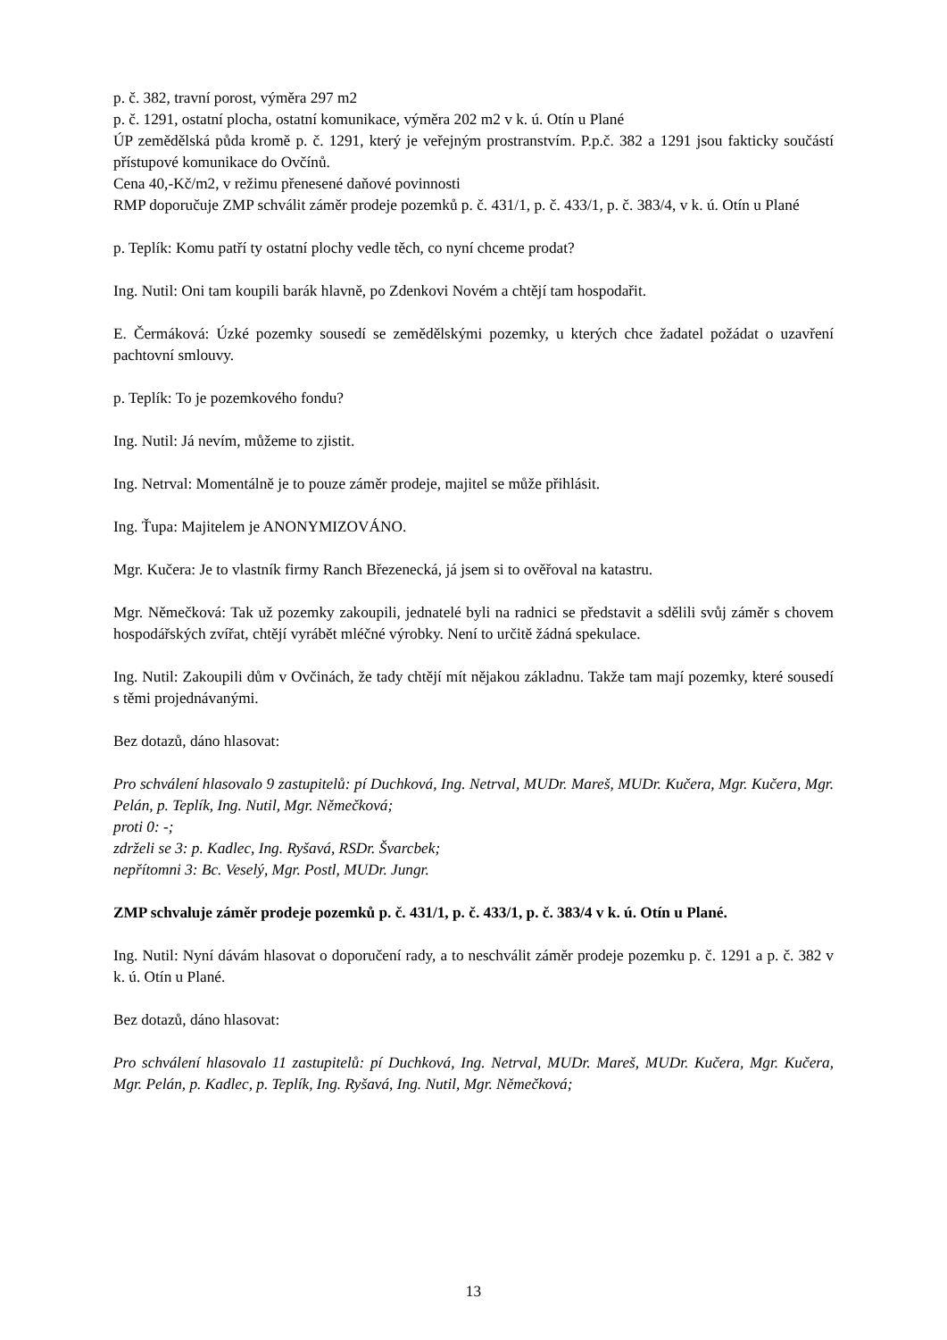p. č. 382, travní porost, výměra 297 m2
p. č. 1291, ostatní plocha, ostatní komunikace, výměra 202 m2 v k. ú. Otín u Plané
ÚP zemědělská půda kromě p. č. 1291, který je veřejným prostranstvím. P.p.č. 382 a 1291 jsou fakticky součástí přístupové komunikace do Ovčínů.
Cena 40,-Kč/m2, v režimu přenesené daňové povinnosti
RMP doporučuje ZMP schválit záměr prodeje pozemků p. č. 431/1, p. č. 433/1, p. č. 383/4, v k. ú. Otín u Plané
p. Teplík: Komu patří ty ostatní plochy vedle těch, co nyní chceme prodat?
Ing. Nutil: Oni tam koupili barák hlavně, po Zdenkovi Novém a chtějí tam hospodařit.
E. Čermáková: Úzké pozemky sousedí se zemědělskými pozemky, u kterých chce žadatel požádat o uzavření pachtovní smlouvy.
p. Teplík: To je pozemkového fondu?
Ing. Nutil: Já nevím, můžeme to zjistit.
Ing. Netrval: Momentálně je to pouze záměr prodeje, majitel se může přihlásit.
Ing. Ťupa: Majitelem je ANONYMIZOVÁNO.
Mgr. Kučera: Je to vlastník firmy Ranch Březenecká, já jsem si to ověřoval na katastru.
Mgr. Němečková: Tak už pozemky zakoupili, jednatelé byli na radnici se představit a sdělili svůj záměr s chovem hospodářských zvířat, chtějí vyrábět mléčné výrobky. Není to určitě žádná spekulace.
Ing. Nutil: Zakoupili dům v Ovčinách, že tady chtějí mít nějakou základnu. Takže tam mají pozemky, které sousedí s těmi projednávanými.
Bez dotazů, dáno hlasovat:
Pro schválení hlasovalo 9 zastupitelů: pí Duchková, Ing. Netrval, MUDr. Mareš, MUDr. Kučera, Mgr. Kučera, Mgr. Pelán, p. Teplík, Ing. Nutil, Mgr. Němečková;
proti 0: -;
zdrželi se 3: p. Kadlec, Ing. Ryšavá, RSDr. Švarcbek;
nepřítomni 3: Bc. Veselý, Mgr. Postl, MUDr. Jungr.
ZMP schvaluje záměr prodeje pozemků p. č. 431/1, p. č. 433/1, p. č. 383/4 v k. ú. Otín u Plané.
Ing. Nutil: Nyní dávám hlasovat o doporučení rady, a to neschválit záměr prodeje pozemku p. č. 1291 a p. č. 382 v k. ú. Otín u Plané.
Bez dotazů, dáno hlasovat:
Pro schválení hlasovalo 11 zastupitelů: pí Duchková, Ing. Netrval, MUDr. Mareš, MUDr. Kučera, Mgr. Kučera, Mgr. Pelán, p. Kadlec, p. Teplík, Ing. Ryšavá, Ing. Nutil, Mgr. Němečková;
13